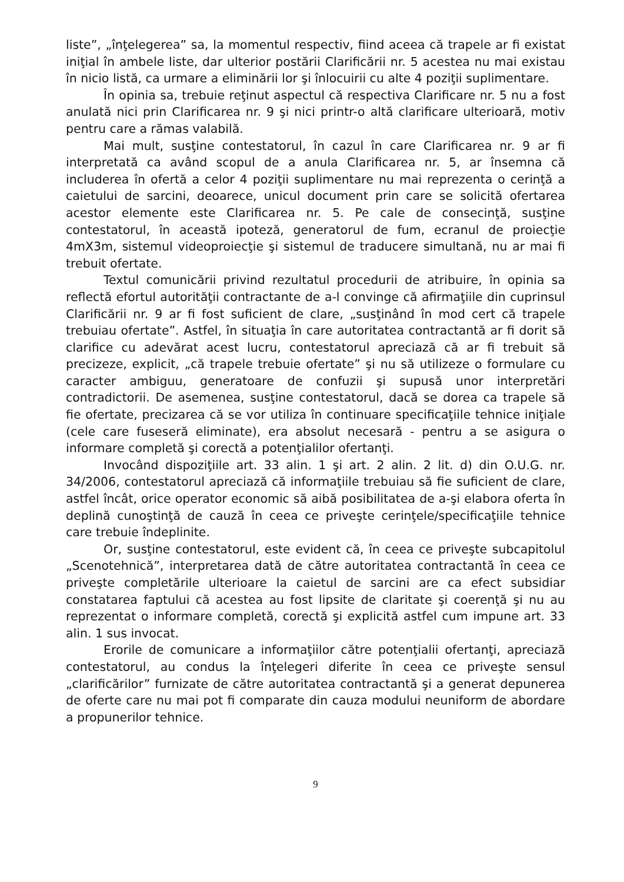liste”, „înţelegerea” sa, la momentul respectiv, fiind aceea că trapele ar fi existat iniţial în ambele liste, dar ulterior postării Clarificării nr. 5 acestea nu mai existau în nicio listă, ca urmare a eliminării lor şi înlocuirii cu alte 4 poziţii suplimentare.
În opinia sa, trebuie reţinut aspectul că respectiva Clarificare nr. 5 nu a fost anulată nici prin Clarificarea nr. 9 şi nici printr-o altă clarificare ulterioară, motiv pentru care a rămas valabilă.
Mai mult, susţine contestatorul, în cazul în care Clarificarea nr. 9 ar fi interpretată ca având scopul de a anula Clarificarea nr. 5, ar însemna că includerea în ofertă a celor 4 poziţii suplimentare nu mai reprezenta o cerinţă a caietului de sarcini, deoarece, unicul document prin care se solicită ofertarea acestor elemente este Clarificarea nr. 5. Pe cale de consecinţă, susţine contestatorul, în această ipoteză, generatorul de fum, ecranul de proiecţie 4mX3m, sistemul videoproiecţie şi sistemul de traducere simultană, nu ar mai fi trebuit ofertate.
Textul comunicării privind rezultatul procedurii de atribuire, în opinia sa reflectă efortul autorităţii contractante de a-l convinge că afirmaţiile din cuprinsul Clarificării nr. 9 ar fi fost suficient de clare, „susţinând în mod cert că trapele trebuiau ofertate”. Astfel, în situaţia în care autoritatea contractantă ar fi dorit să clarifice cu adevărat acest lucru, contestatorul apreciază că ar fi trebuit să precizeze, explicit, „că trapele trebuie ofertate” şi nu să utilizeze o formulare cu caracter ambiguu, generatoare de confuzii şi supusă unor interpretări contradictorii. De asemenea, susţine contestatorul, dacă se dorea ca trapele să fie ofertate, precizarea că se vor utiliza în continuare specificaţiile tehnice iniţiale (cele care fuseseră eliminate), era absolut necesară - pentru a se asigura o informare completă şi corectă a potenţialilor ofertanţi.
Invocând dispoziţiile art. 33 alin. 1 şi art. 2 alin. 2 lit. d) din O.U.G. nr. 34/2006, contestatorul apreciază că informaţiile trebuiau să fie suficient de clare, astfel încât, orice operator economic să aibă posibilitatea de a-şi elabora oferta în deplină cunoştinţă de cauză în ceea ce priveşte cerinţele/specificaţiile tehnice care trebuie îndeplinite.
Or, susţine contestatorul, este evident că, în ceea ce priveşte subcapitolul „Scenotehnică”, interpretarea dată de către autoritatea contractantă în ceea ce priveşte completările ulterioare la caietul de sarcini are ca efect subsidiar constatarea faptului că acestea au fost lipsite de claritate şi coerenţă şi nu au reprezentat o informare completă, corectă şi explicită astfel cum impune art. 33 alin. 1 sus invocat.
Erorile de comunicare a informaţiilor către potenţialii ofertanţi, apreciază contestatorul, au condus la înţelegeri diferite în ceea ce priveşte sensul „clarificărilor” furnizate de către autoritatea contractantă şi a generat depunerea de oferte care nu mai pot fi comparate din cauza modului neuniform de abordare a propunerilor tehnice.
9